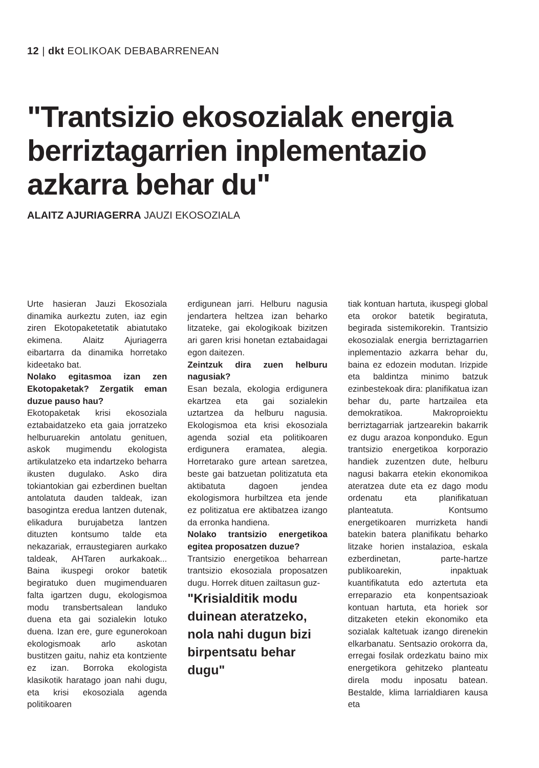12 | dkt EOLIKOAK DEBABARRENEAN
"Trantsizio ekosozialak energia berriztagarrien inplementazio azkarra behar du"
ALAITZ AJURIAGERRA JAUZI EKOSOZIALA
Urte hasieran Jauzi Ekosoziala dinamika aurkeztu zuten, iaz egin ziren Ekotopaketetatik abiatutako ekimena. Alaitz Ajuriagerra eibartarra da dinamika horretako kideetako bat.
Nolako egitasmoa izan zen Ekotopaketak? Zergatik eman duzue pauso hau?
Ekotopaketak krisi ekosoziala eztabaidatzeko eta gaia jorratzeko helburuarekin antolatu genituen, askok mugimendu ekologista artikulatzeko eta indartzeko beharra ikusten dugulako. Asko dira tokiantokian gai ezberdinen bueltan antolatuta dauden taldeak, izan basogintza eredua lantzen dutenak, elikadura burujabetza lantzen dituzten kontsumo talde eta nekazariak, erraustegiaren aurkako taldeak, AHTaren aurkakoak... Baina ikuspegi orokor batetik begiratuko duen mugimenduaren falta igartzen dugu, ekologismoa modu transbertsalean landuko duena eta gai sozialekin lotuko duena. Izan ere, gure egunerokoan ekologismoak arlo askotan bustitzen gaitu, nahiz eta kontziente ez izan. Borroka ekologista klasikotik haratago joan nahi dugu, eta krisi ekosoziala agenda politikoaren
erdigunean jarri. Helburu nagusia jendartera heltzea izan beharko litzateke, gai ekologikoak bizitzen ari garen krisi honetan eztabaidagai egon daitezen.
Zeintzuk dira zuen helburu nagusiak?
Esan bezala, ekologia erdigunera ekartzea eta gai sozialekin uztartzea da helburu nagusia. Ekologismoa eta krisi ekosoziala agenda sozial eta politikoaren erdigunera eramatea, alegia. Horretarako gure artean saretzea, beste gai batzuetan politizatuta eta aktibatuta dagoen jendea ekologismora hurbiltzea eta jende ez politizatua ere aktibatzea izango da erronka handiena.
Nolako trantsizio energetikoa egitea proposatzen duzue?
Trantsizio energetikoa beharrean trantsizio ekosoziala proposatzen dugu. Horrek dituen zailtasun guz-
"Krisialditik modu duinean ateratzeko, nola nahi dugun bizi birpentsatu behar dugu"
tiak kontuan hartuta, ikuspegi global eta orokor batetik begiratuta, begirada sistemikorekin. Trantsizio ekosozialak energia berriztagarrien inplementazio azkarra behar du, baina ez edozein modutan. Irizpide eta baldintza minimo batzuk ezinbestekoak dira: planifikatua izan behar du, parte hartzailea eta demokratikoa. Makroproiektu berriztagarriak jartzearekin bakarrik ez dugu arazoa konponduko. Egun trantsizio energetikoa korporazio handiek zuzentzen dute, helburu nagusi bakarra etekin ekonomikoa ateratzea dute eta ez dago modu ordenatu eta planifikatuan planteatuta. Kontsumo energetikoaren murrizketa handi batekin batera planifikatu beharko litzake horien instalazioa, eskala ezberdinetan, parte-hartze publikoarekin, inpaktuak kuantifikatuta edo aztertuta eta erreparazio eta konpentsazioak kontuan hartuta, eta horiek sor ditzaketen etekin ekonomiko eta sozialak kaltetuak izango direnekin elkarbanatu. Sentsazio orokorra da, erregai fosilak ordezkatu baino mix energetikora gehitzeko planteatu direla modu inposatu batean. Bestalde, klima larrialdiaren kausa eta